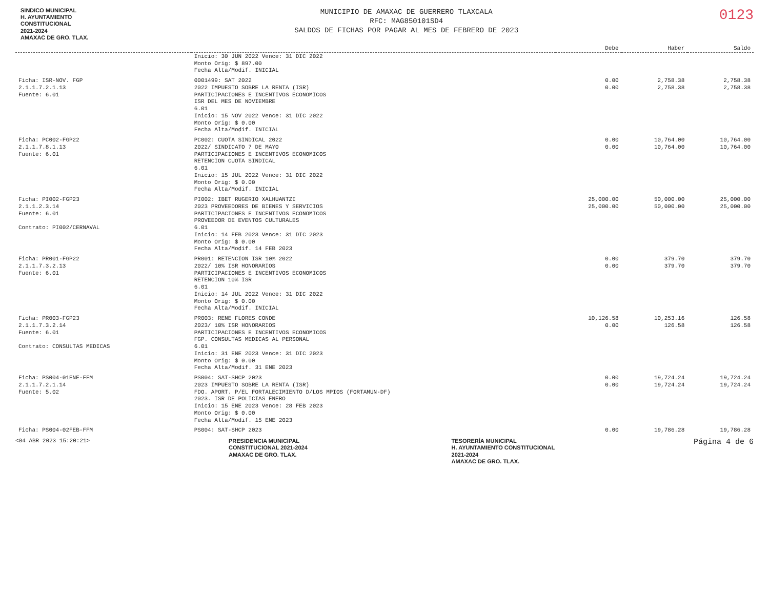SINDICO MUNICIPAL
H. AYUNTAMIENTO
CONSTITUCIONAL
2021-2024
AMAXAC DE GRO. TLAX.
MUNICIPIO DE AMAXAC DE GUERRERO TLAXCALA
RFC: MAG850101SD4
SALDOS DE FICHAS POR PAGAR AL MES DE FEBRERO DE 2023
0123
| | | Debe | Haber | Saldo |
| --- | --- | --- | --- | --- |
| | Inicio: 30 JUN 2022 Vence: 31 DIC 2022 Monto Orig: $ 897.00 Fecha Alta/Modif. INICIAL | | | |
| Ficha: ISR-NOV. FGP 2.1.1.7.2.1.13 Fuente: 6.01 | 0001499: SAT 2022 2022 IMPUESTO SOBRE LA RENTA (ISR) PARTICIPACIONES E INCENTIVOS ECONOMICOS ISR DEL MES DE NOVIEMBRE 6.01 Inicio: 15 NOV 2022 Vence: 31 DIC 2022 Monto Orig: $ 0.00 Fecha Alta/Modif. INICIAL | 0.00 0.00 | 2,758.38 2,758.38 | 2,758.38 2,758.38 |
| Ficha: PC002-FGP22 2.1.1.7.8.1.13 Fuente: 6.01 | PC002: CUOTA SINDICAL 2022 2022/ SINDICATO 7 DE MAYO PARTICIPACIONES E INCENTIVOS ECONOMICOS RETENCION CUOTA SINDICAL 6.01 Inicio: 15 JUL 2022 Vence: 31 DIC 2022 Monto Orig: $ 0.00 Fecha Alta/Modif. INICIAL | 0.00 0.00 | 10,764.00 10,764.00 | 10,764.00 10,764.00 |
| Ficha: PI002-FGP23 2.1.1.2.3.14 Fuente: 6.01 Contrato: PI002/CERNAVAL | PI002: IBET RUGERIO XALHUANTZI 2023 PROVEEDORES DE BIENES Y SERVICIOS PARTICIPACIONES E INCENTIVOS ECONOMICOS PROVEEDOR DE EVENTOS CULTURALES 6.01 Inicio: 14 FEB 2023 Vence: 31 DIC 2023 Monto Orig: $ 0.00 Fecha Alta/Modif. 14 FEB 2023 | 25,000.00 25,000.00 | 50,000.00 50,000.00 | 25,000.00 25,000.00 |
| Ficha: PR001-FGP22 2.1.1.7.3.2.13 Fuente: 6.01 | PR001: RETENCION ISR 10% 2022 2022/ 10% ISR HONORARIOS PARTICIPACIONES E INCENTIVOS ECONOMICOS RETENCION 10% ISR 6.01 Inicio: 14 JUL 2022 Vence: 31 DIC 2022 Monto Orig: $ 0.00 Fecha Alta/Modif. INICIAL | 0.00 0.00 | 379.70 379.70 | 379.70 379.70 |
| Ficha: PR003-FGP23 2.1.1.7.3.2.14 Fuente: 6.01 Contrato: CONSULTAS MEDICAS | PR003: RENE FLORES CONDE 2023/ 10% ISR HONORARIOS PARTICIPACIONES E INCENTIVOS ECONOMICOS FGP. CONSULTAS MEDICAS AL PERSONAL 6.01 Inicio: 31 ENE 2023 Vence: 31 DIC 2023 Monto Orig: $ 0.00 Fecha Alta/Modif. 31 ENE 2023 | 10,126.58 0.00 | 10,253.16 126.58 | 126.58 126.58 |
| Ficha: PS004-01ENE-FFM 2.1.1.7.2.1.14 Fuente: 5.02 | PS004: SAT-SHCP 2023 2023 IMPUESTO SOBRE LA RENTA (ISR) FDO. APORT. P/EL FORTALECIMIENTO D/LOS MPIOS (FORTAMUN-DF) 2023. ISR DE POLICIAS ENERO Inicio: 15 ENE 2023 Vence: 28 FEB 2023 Monto Orig: $ 0.00 Fecha Alta/Modif. 15 ENE 2023 | 0.00 0.00 | 19,724.24 19,724.24 | 19,724.24 19,724.24 |
| Ficha: PS004-02FEB-FFM | PS004: SAT-SHCP 2023 | 0.00 | 19,786.28 | 19,786.28 |
<04 ABR 2023 15:20:21>
PRESIDENCIA MUNICIPAL
CONSTITUCIONAL 2021-2024
AMAXAC DE GRO. TLAX.
TESORERÍA MUNICIPAL
H. AYUNTAMIENTO CONSTITUCIONAL
2021-2024
AMAXAC DE GRO. TLAX.
Página 4 de 6